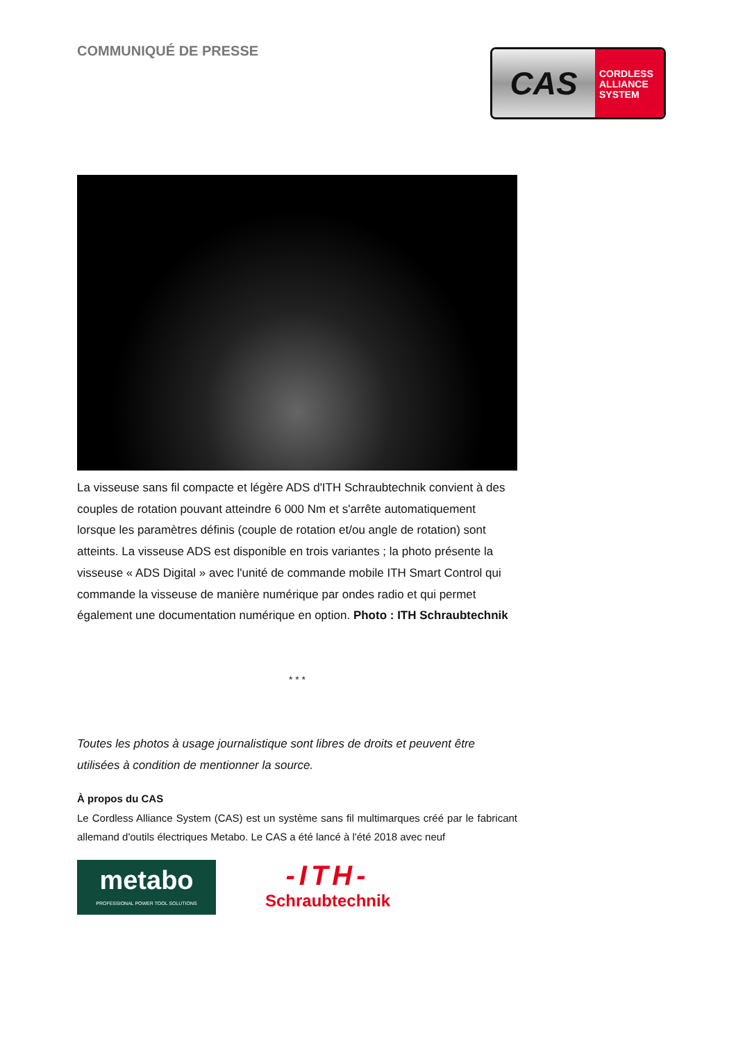COMMUNIQUÉ DE PRESSE
CAS
CORDLESS
ALLIANCE
SYSTEM
La visseuse sans fil compacte et légère ADS d'ITH Schraubtechnik convient à des couples de rotation pouvant atteindre 6 000 Nm et s'arrête automatiquement lorsque les paramètres définis (couple de rotation et/ou angle de rotation) sont atteints. La visseuse ADS est disponible en trois variantes ; la photo présente la visseuse « ADS Digital » avec l'unité de commande mobile ITH Smart Control qui commande la visseuse de manière numérique par ondes radio et qui permet également une documentation numérique en option. Photo : ITH Schraubtechnik
* * *
Toutes les photos à usage journalistique sont libres de droits et peuvent être utilisées à condition de mentionner la source.
À propos du CAS
Le Cordless Alliance System (CAS) est un système sans fil multimarques créé par le fabricant allemand d'outils électriques Metabo. Le CAS a été lancé à l'été 2018 avec neuf
metabo
PROFESSIONAL POWER TOOL SOLUTIONS
-ITH-
Schraubtechnik